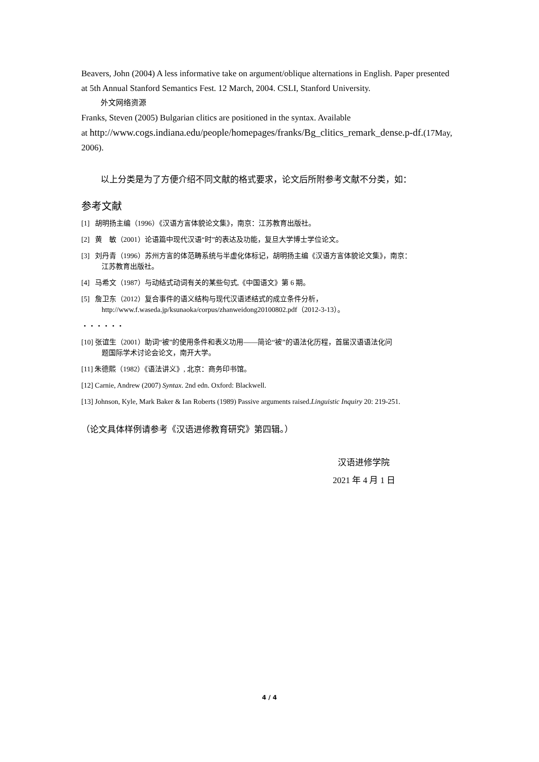Beavers, John (2004) A less informative take on argument/oblique alternations in English. Paper presented at 5th Annual Stanford Semantics Fest. 12 March, 2004. CSLI, Stanford University.
外文网络资源
Franks, Steven (2005) Bulgarian clitics are positioned in the syntax. Available
at http://www.cogs.indiana.edu/people/homepages/franks/Bg_clitics_remark_dense.p-df.(17May, 2006).
以上分类是为了方便介绍不同文献的格式要求，论文后所附参考文献不分类，如：
参考文献
[1] 胡明扬主编（1996）《汉语方言体貌论文集》，南京：江苏教育出版社。
[2] 黄　敏（2001）论语篇中现代汉语“时”的表达及功能，复旦大学博士学位论文。
[3] 刘丹青（1996）苏州方言的体范畴系统与半虚化体标记，胡明扬主编《汉语方言体貌论文集》，南京：
江苏教育出版社。
[4] 马希文（1987）与动结式动词有关的某些句式,《中国语文》第 6 期。
[5] 詹卫东（2012）复合事件的语义结构与现代汉语述结式的成立条件分析，
http://www.f.waseda.jp/ksunaoka/corpus/zhanweidong20100802.pdf（2012-3-13）。
・・・・・・
[10] 张谊生（2001）助词“被”的使用条件和表义功用——简论“被”的语法化历程，首届汉语语法化问
题国际学术讨论会论文，南开大学。
[11] 朱德熙（1982）《语法讲义》, 北京：商务印书馆。
[12] Carnie, Andrew (2007) Syntax. 2nd edn. Oxford: Blackwell.
[13] Johnson, Kyle, Mark Baker & Ian Roberts (1989) Passive arguments raised.Linguistic Inquiry 20: 219-251.
（论文具体样例请参考《汉语进修教育研究》第四辑。）
汉语进修学院
2021 年 4 月 1 日
4 / 4